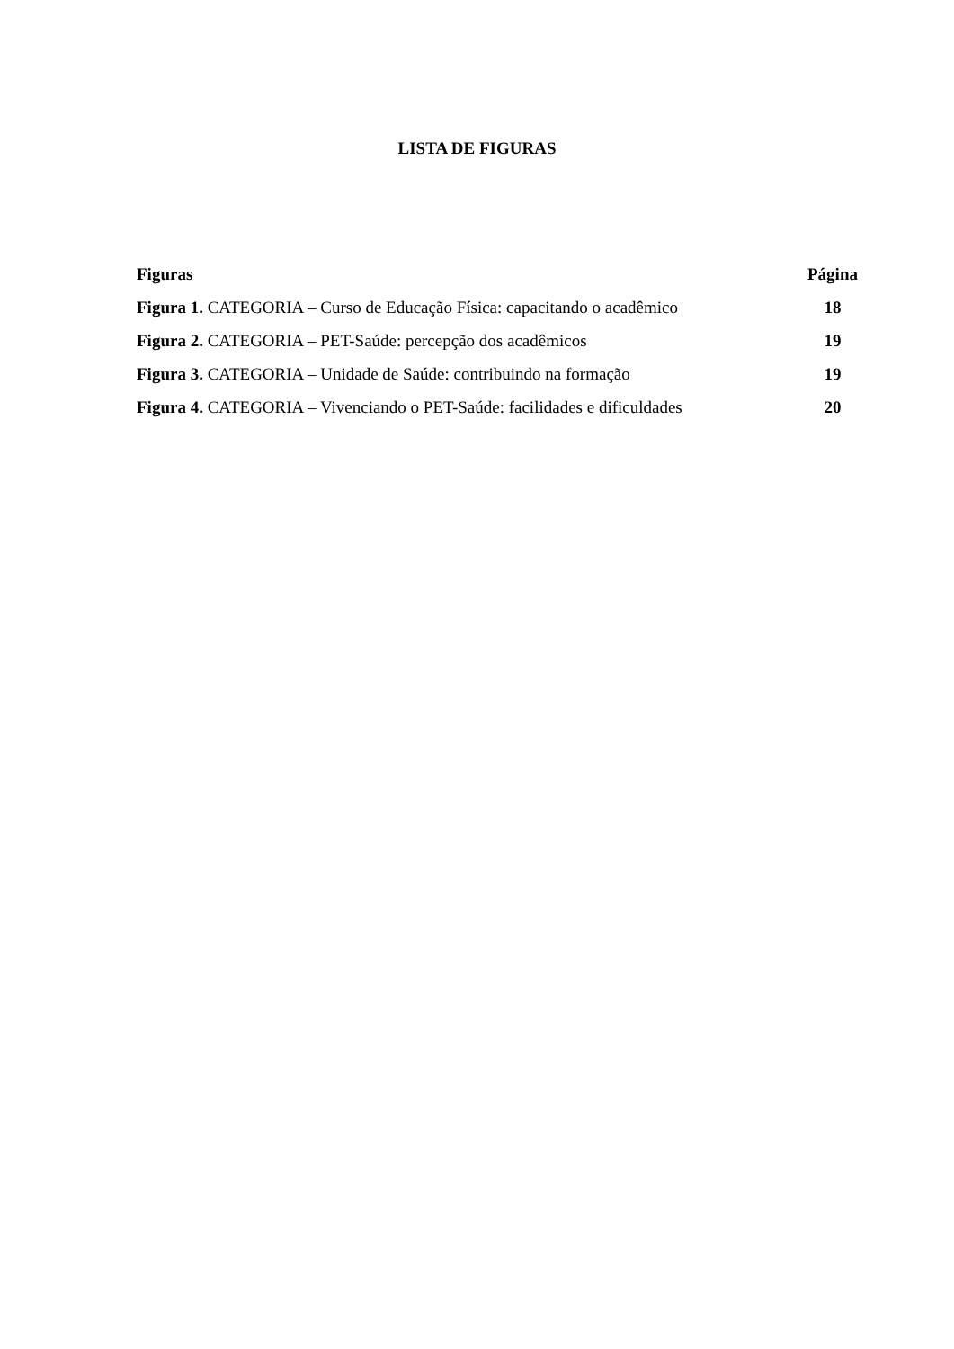LISTA DE FIGURAS
| Figuras | Página |
| --- | --- |
| Figura 1. CATEGORIA – Curso de Educação Física: capacitando o acadêmico | 18 |
| Figura 2. CATEGORIA – PET-Saúde: percepção dos acadêmicos | 19 |
| Figura 3. CATEGORIA – Unidade de Saúde: contribuindo na formação | 19 |
| Figura 4. CATEGORIA – Vivenciando o PET-Saúde: facilidades e dificuldades | 20 |